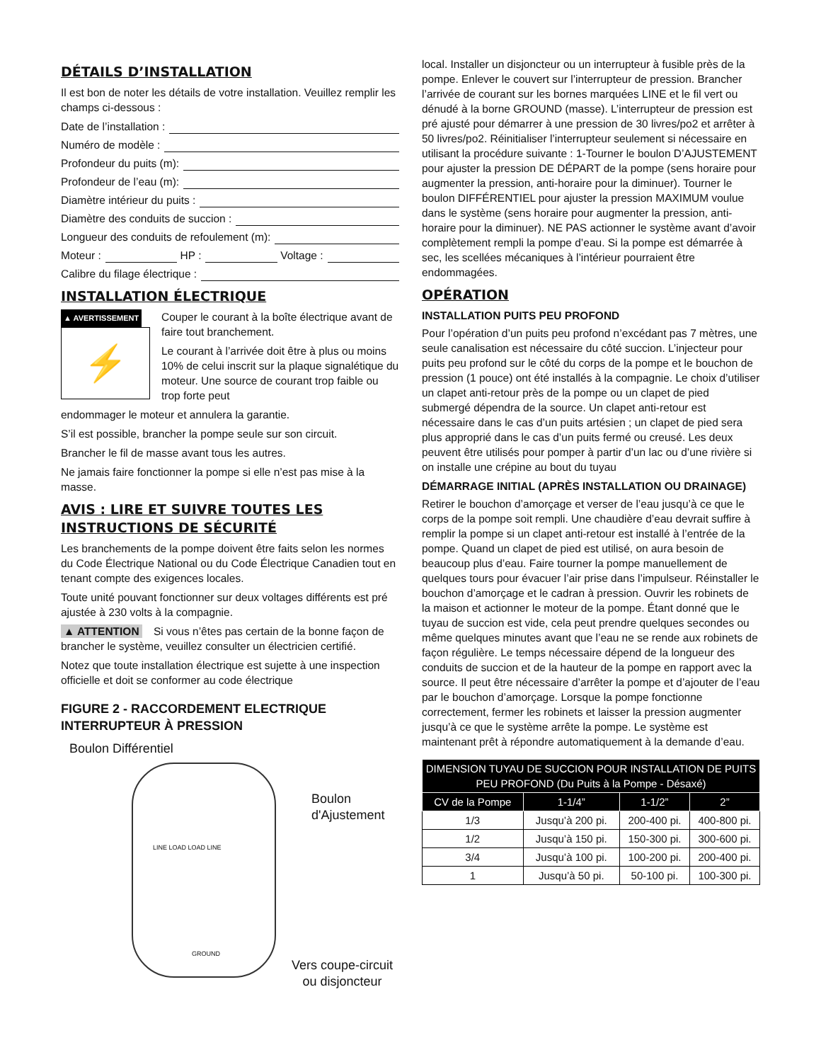DÉTAILS D’INSTALLATION
Il est bon de noter les détails de votre installation. Veuillez remplir les champs ci-dessous :
Date de l’installation :
Numéro de modèle :
Profondeur du puits (m):
Profondeur de l’eau (m):
Diamètre intérieur du puits :
Diamètre des conduits de succion :
Longueur des conduits de refoulement (m):
Moteur : HP : Voltage :
Calibre du filage électrique :
INSTALLATION ÉLECTRIQUE
▲ AVERTISSEMENT
⚡
Couper le courant à la boîte électrique avant de faire tout branchement.
Le courant à l’arrivée doit être à plus ou moins 10% de celui inscrit sur la plaque signalétique du moteur. Une source de courant trop faible ou trop forte peut
endommager le moteur et annulera la garantie.
S’il est possible, brancher la pompe seule sur son circuit.
Brancher le fil de masse avant tous les autres.
Ne jamais faire fonctionner la pompe si elle n’est pas mise à la masse.
AVIS : LIRE ET SUIVRE TOUTES LES INSTRUCTIONS DE SÉCURITÉ
Les branchements de la pompe doivent être faits selon les normes du Code Électrique National ou du Code Électrique Canadien tout en tenant compte des exigences locales.
Toute unité pouvant fonctionner sur deux voltages différents est pré ajustée à 230 volts à la compagnie.
▲ ATTENTION Si vous n’êtes pas certain de la bonne façon de brancher le système, veuillez consulter un électricien certifié.
Notez que toute installation électrique est sujette à une inspection officielle et doit se conformer au code électrique
FIGURE 2 - RACCORDEMENT ELECTRIQUE INTERRUPTEUR À PRESSION
Boulon Différentiel
LINE LOAD LOAD LINE
GROUND
Boulon
d'Ajustement
Vers coupe-circuit
ou disjoncteur
local. Installer un disjoncteur ou un interrupteur à fusible près de la pompe. Enlever le couvert sur l’interrupteur de pression. Brancher l’arrivée de courant sur les bornes marquées LINE et le fil vert ou dénudé à la borne GROUND (masse). L’interrupteur de pression est pré ajusté pour démarrer à une pression de 30 livres/po2 et arrêter à 50 livres/po2. Réinitialiser l’interrupteur seulement si nécessaire en utilisant la procédure suivante : 1-Tourner le boulon D’AJUSTEMENT pour ajuster la pression DE DÉPART de la pompe (sens horaire pour augmenter la pression, anti-horaire pour la diminuer). Tourner le boulon DIFFÉRENTIEL pour ajuster la pression MAXIMUM voulue dans le système (sens horaire pour augmenter la pression, anti-horaire pour la diminuer). NE PAS actionner le système avant d’avoir complètement rempli la pompe d’eau. Si la pompe est démarrée à sec, les scellées mécaniques à l’intérieur pourraient être endommagées.
OPÉRATION
INSTALLATION PUITS PEU PROFOND
Pour l’opération d’un puits peu profond n’excédant pas 7 mètres, une seule canalisation est nécessaire du côté succion. L’injecteur pour puits peu profond sur le côté du corps de la pompe et le bouchon de pression (1 pouce) ont été installés à la compagnie. Le choix d’utiliser un clapet anti-retour près de la pompe ou un clapet de pied submergé dépendra de la source. Un clapet anti-retour est nécessaire dans le cas d’un puits artésien ; un clapet de pied sera plus approprié dans le cas d’un puits fermé ou creusé. Les deux peuvent être utilisés pour pomper à partir d’un lac ou d’une rivière si on installe une crépine au bout du tuyau
DÉMARRAGE INITIAL (APRÈS INSTALLATION OU DRAINAGE)
Retirer le bouchon d’amorçage et verser de l’eau jusqu’à ce que le corps de la pompe soit rempli. Une chaudière d’eau devrait suffire à remplir la pompe si un clapet anti-retour est installé à l’entrée de la pompe. Quand un clapet de pied est utilisé, on aura besoin de beaucoup plus d’eau. Faire tourner la pompe manuellement de quelques tours pour évacuer l’air prise dans l’impulseur. Réinstaller le bouchon d’amorçage et le cadran à pression. Ouvrir les robinets de la maison et actionner le moteur de la pompe. Étant donné que le tuyau de succion est vide, cela peut prendre quelques secondes ou même quelques minutes avant que l’eau ne se rende aux robinets de façon régulière. Le temps nécessaire dépend de la longueur des conduits de succion et de la hauteur de la pompe en rapport avec la source. Il peut être nécessaire d’arrêter la pompe et d’ajouter de l’eau par le bouchon d’amorçage. Lorsque la pompe fonctionne correctement, fermer les robinets et laisser la pression augmenter jusqu’à ce que le système arrête la pompe. Le système est maintenant prêt à répondre automatiquement à la demande d’eau.
| DIMENSION TUYAU DE SUCCION POUR INSTALLATION DE PUITS PEU PROFOND (Du Puits à la Pompe - Désaxé) | | | |
| --- | --- | --- | --- |
| CV de la Pompe | 1-1/4” | 1-1/2” | 2” |
| 1/3 | Jusqu’à 200 pi. | 200-400 pi. | 400-800 pi. |
| 1/2 | Jusqu’à 150 pi. | 150-300 pi. | 300-600 pi. |
| 3/4 | Jusqu’à 100 pi. | 100-200 pi. | 200-400 pi. |
| 1 | Jusqu’à 50 pi. | 50-100 pi. | 100-300 pi. |